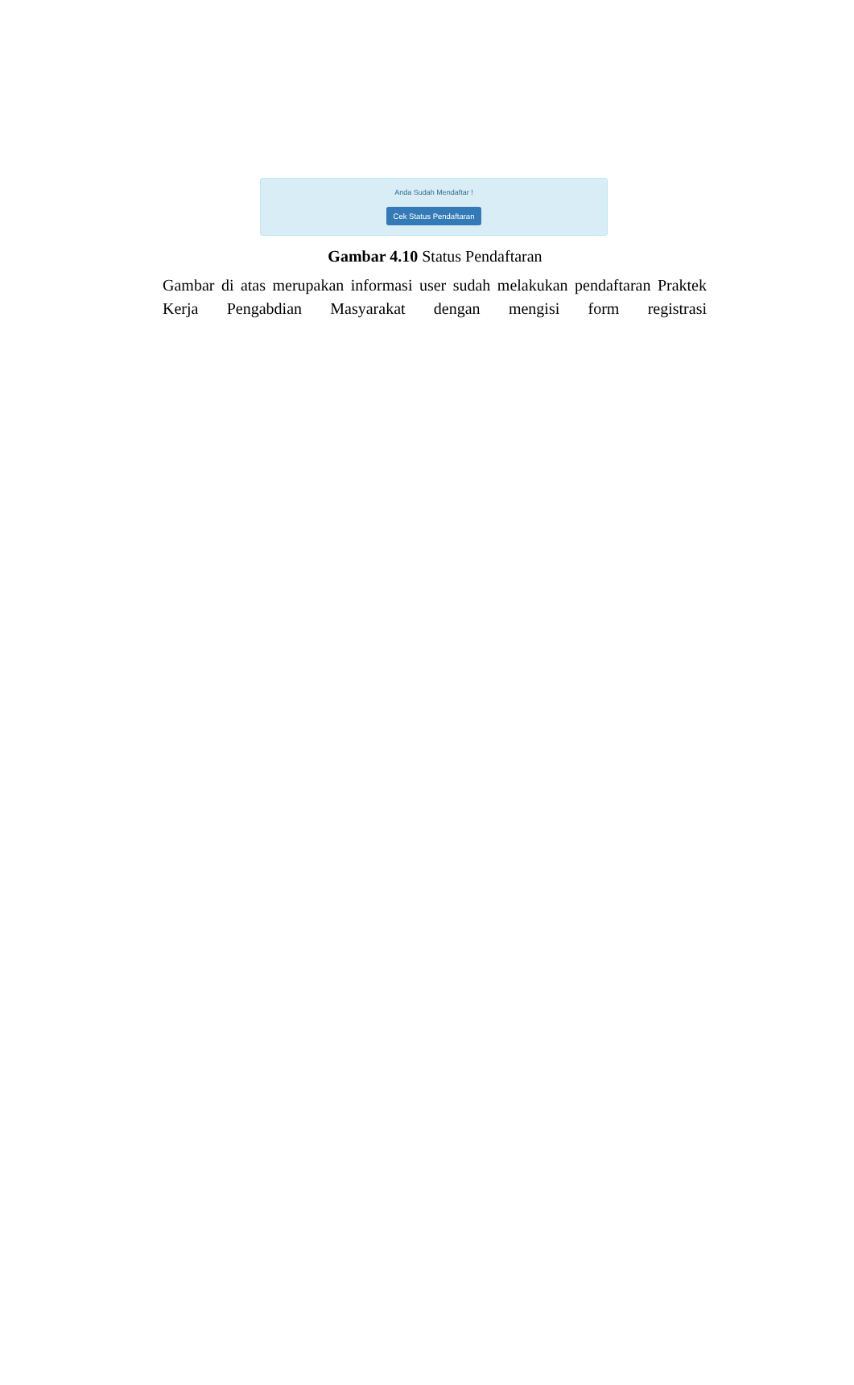Anda Sudah Mendaftar !
Cek Status Pendaftaran
Gambar 4.10 Status Pendaftaran
Gambar di atas merupakan informasi user sudah melakukan pendaftaran Praktek Kerja Pengabdian Masyarakat dengan mengisi form registrasi